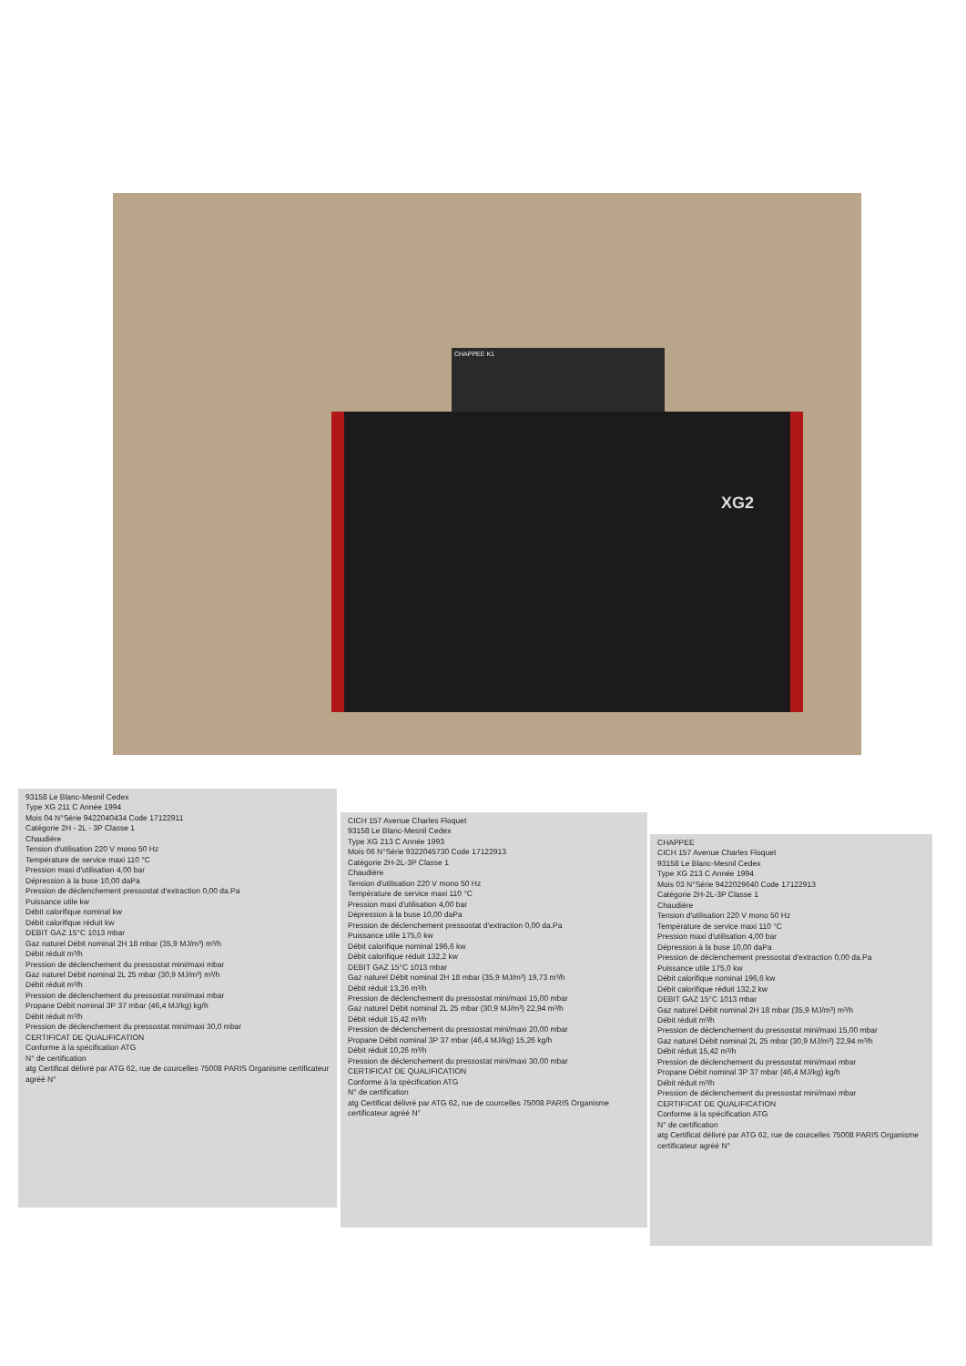CHAPPEE K1
XG2
93158 Le Blanc-Mesnil Cedex
Type XG 211 C Année 1994
Mois 04 N°Série 9422040434 Code 17122911
Catégorie 2H - 2L - 3P Classe 1
Chaudière
Tension d'utilisation 220 V mono 50 Hz
Température de service maxi 110 °C
Pression maxi d'utilisation 4,00 bar
Dépression à la buse 10,00 daPa
Pression de déclenchement pressostat d'extraction 0,00 da.Pa
Puissance utile kw
Débit calorifique nominal kw
Débit calorifique réduit kw
DEBIT GAZ 15°C 1013 mbar
Gaz naturel Débit nominal 2H 18 mbar (35,9 MJ/m³) m³/h
Débit réduit m³/h
Pression de déclenchement du pressostat mini/maxi mbar
Gaz naturel Débit nominal 2L 25 mbar (30,9 MJ/m³) m³/h
Débit réduit m³/h
Pression de déclenchement du pressostat mini/maxi mbar
Propane Débit nominal 3P 37 mbar (46,4 MJ/kg) kg/h
Débit réduit m³/h
Pression de déclenchement du pressostat mini/maxi 30,0 mbar
CERTIFICAT DE QUALIFICATION
Conforme à la spécification ATG
N° de certification
atg Certificat délivré par ATG 62, rue de courcelles 75008 PARIS Organisme certificateur agréé N°
CICH 157 Avenue Charles Floquet
93158 Le Blanc-Mesnil Cedex
Type XG 213 C Année 1993
Mois 06 N°Série 9322045730 Code 17122913
Catégorie 2H-2L-3P Classe 1
Chaudière
Tension d'utilisation 220 V mono 50 Hz
Température de service maxi 110 °C
Pression maxi d'utilisation 4,00 bar
Dépression à la buse 10,00 daPa
Pression de déclenchement pressostat d'extraction 0,00 da.Pa
Puissance utile 175,0 kw
Débit calorifique nominal 196,6 kw
Débit calorifique réduit 132,2 kw
DEBIT GAZ 15°C 1013 mbar
Gaz naturel Débit nominal 2H 18 mbar (35,9 MJ/m³) 19,73 m³/h
Débit réduit 13,26 m³/h
Pression de déclenchement du pressostat mini/maxi 15,00 mbar
Gaz naturel Débit nominal 2L 25 mbar (30,9 MJ/m³) 22,94 m³/h
Débit réduit 15,42 m³/h
Pression de déclenchement du pressostat mini/maxi 20,00 mbar
Propane Débit nominal 3P 37 mbar (46,4 MJ/kg) 15,26 kg/h
Débit réduit 10,26 m³/h
Pression de déclenchement du pressostat mini/maxi 30,00 mbar
CERTIFICAT DE QUALIFICATION
Conforme à la spécification ATG
N° de certification
atg Certificat délivré par ATG 62, rue de courcelles 75008 PARIS Organisme certificateur agréé N°
CHAPPEE
CICH 157 Avenue Charles Floquet
93158 Le Blanc-Mesnil Cedex
Type XG 213 C Année 1994
Mois 03 N°Série 9422029640 Code 17122913
Catégorie 2H-2L-3P Classe 1
Chaudière
Tension d'utilisation 220 V mono 50 Hz
Température de service maxi 110 °C
Pression maxi d'utilisation 4,00 bar
Dépression à la buse 10,00 daPa
Pression de déclenchement pressostat d'extraction 0,00 da.Pa
Puissance utile 175,0 kw
Débit calorifique nominal 196,6 kw
Débit calorifique réduit 132,2 kw
DEBIT GAZ 15°C 1013 mbar
Gaz naturel Débit nominal 2H 18 mbar (35,9 MJ/m³) m³/h
Débit réduit m³/h
Pression de déclenchement du pressostat mini/maxi 15,00 mbar
Gaz naturel Débit nominal 2L 25 mbar (30,9 MJ/m³) 22,94 m³/h
Débit réduit 15,42 m³/h
Pression de déclenchement du pressostat mini/maxi mbar
Propane Débit nominal 3P 37 mbar (46,4 MJ/kg) kg/h
Débit réduit m³/h
Pression de déclenchement du pressostat mini/maxi mbar
CERTIFICAT DE QUALIFICATION
Conforme à la spécification ATG
N° de certification
atg Certificat délivré par ATG 62, rue de courcelles 75008 PARIS Organisme certificateur agréé N°